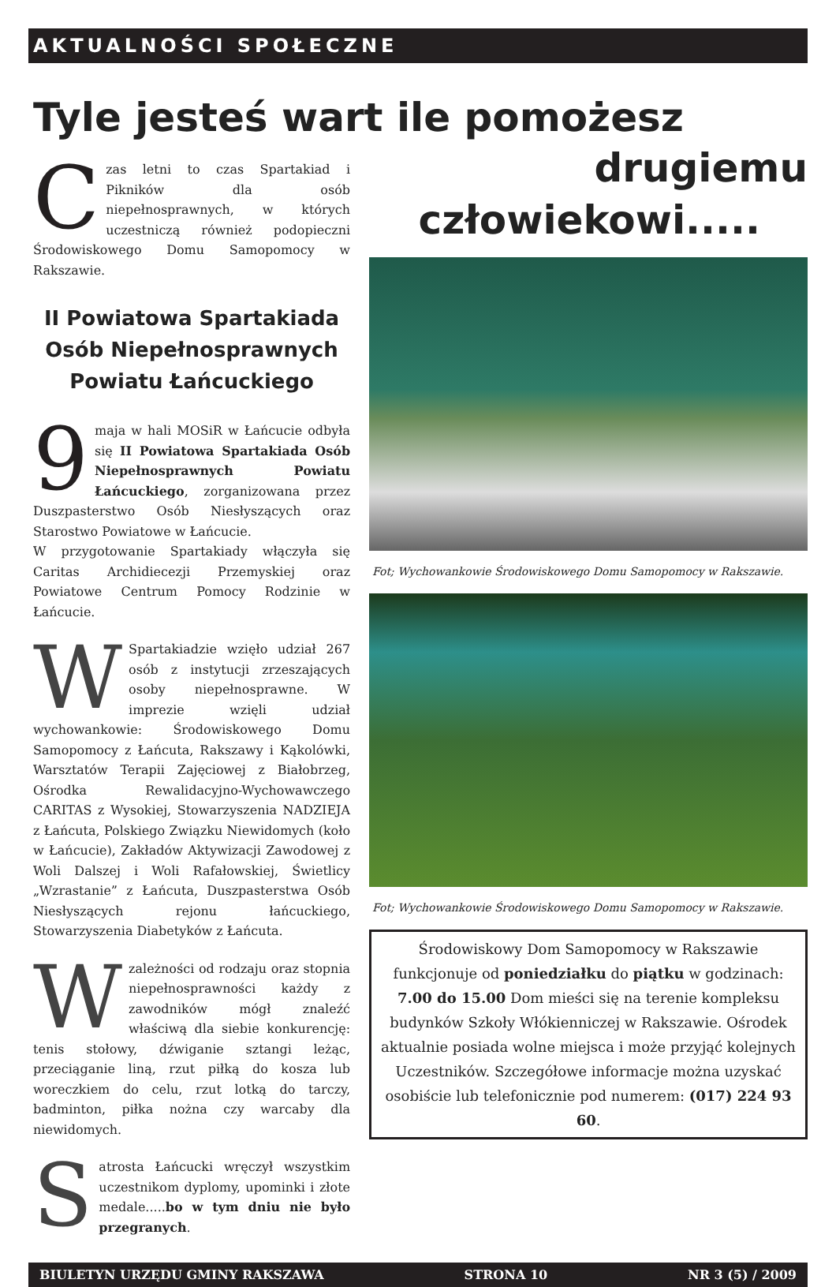AKTUALNOŚCI SPOŁECZNE
Tyle jesteś wart ile pomożesz
Czas letni to czas Spartakiad i Pikników dla osób niepełnosprawnych, w których uczestniczą również podopieczni Środowiskowego Domu Samopomocy w Rakszawie.
II Powiatowa Spartakiada Osób Niepełnosprawnych Powiatu Łańcuckiego
9 maja w hali MOSiR w Łańcucie odbyła się II Powiatowa Spartakiada Osób Niepełnosprawnych Powiatu Łańcuckiego, zorganizowana przez Duszpasterstwo Osób Niesłyszących oraz Starostwo Powiatowe w Łańcucie.
W przygotowanie Spartakiady włączyła się Caritas Archidiecezji Przemyskiej oraz Powiatowe Centrum Pomocy Rodzinie w Łańcucie.
W Spartakiadzie wzięło udział 267 osób z instytucji zrzeszających osoby niepełnosprawne. W imprezie wzięli udział wychowankowie: Środowiskowego Domu Samopomocy z Łańcuta, Rakszawy i Kąkolówki, Warsztatów Terapii Zajęciowej z Białobrzeg, Ośrodka Rewalidacyjno-Wychowawczego CARITAS z Wysokiej, Stowarzyszenia NADZIEJA z Łańcuta, Polskiego Związku Niewidomych (koło w Łańcucie), Zakładów Aktywizacji Zawodowej z Woli Dalszej i Woli Rafałowskiej, Świetlicy „Wzrastanie” z Łańcuta, Duszpasterstwa Osób Niesłyszących rejonu łańcuckiego, Stowarzyszenia Diabetyków z Łańcuta.
W zależności od rodzaju oraz stopnia niepełnosprawności każdy z zawodników mógł znaleźć właściwą dla siebie konkurencję: tenis stołowy, dźwiganie sztangi leżąc, przeciąganie liną, rzut piłką do kosza lub woreczkiem do celu, rzut lotką do tarczy, badminton, piłka nożna czy warcaby dla niewidomych.
Satrosta Łańcucki wręczył wszystkim uczestnikom dyplomy, upominki i złote medale.....bo w tym dniu nie było przegranych.
drugiemu
człowiekowi.....
Fot; Wychowankowie Środowiskowego Domu Samopomocy w Rakszawie.
Fot; Wychowankowie Środowiskowego Domu Samopomocy w Rakszawie.
Środowiskowy Dom Samopomocy w Rakszawie funkcjonuje od poniedziałku do piątku w godzinach: 7.00 do 15.00 Dom mieści się na terenie kompleksu budynków Szkoły Włókienniczej w Rakszawie. Ośrodek aktualnie posiada wolne miejsca i może przyjąć kolejnych Uczestników. Szczegółowe informacje można uzyskać osobiście lub telefonicznie pod numerem: (017) 224 93 60.
BIULETYN URZĘDU GMINY RAKSZAWA STRONA 10 NR 3 (5) / 2009